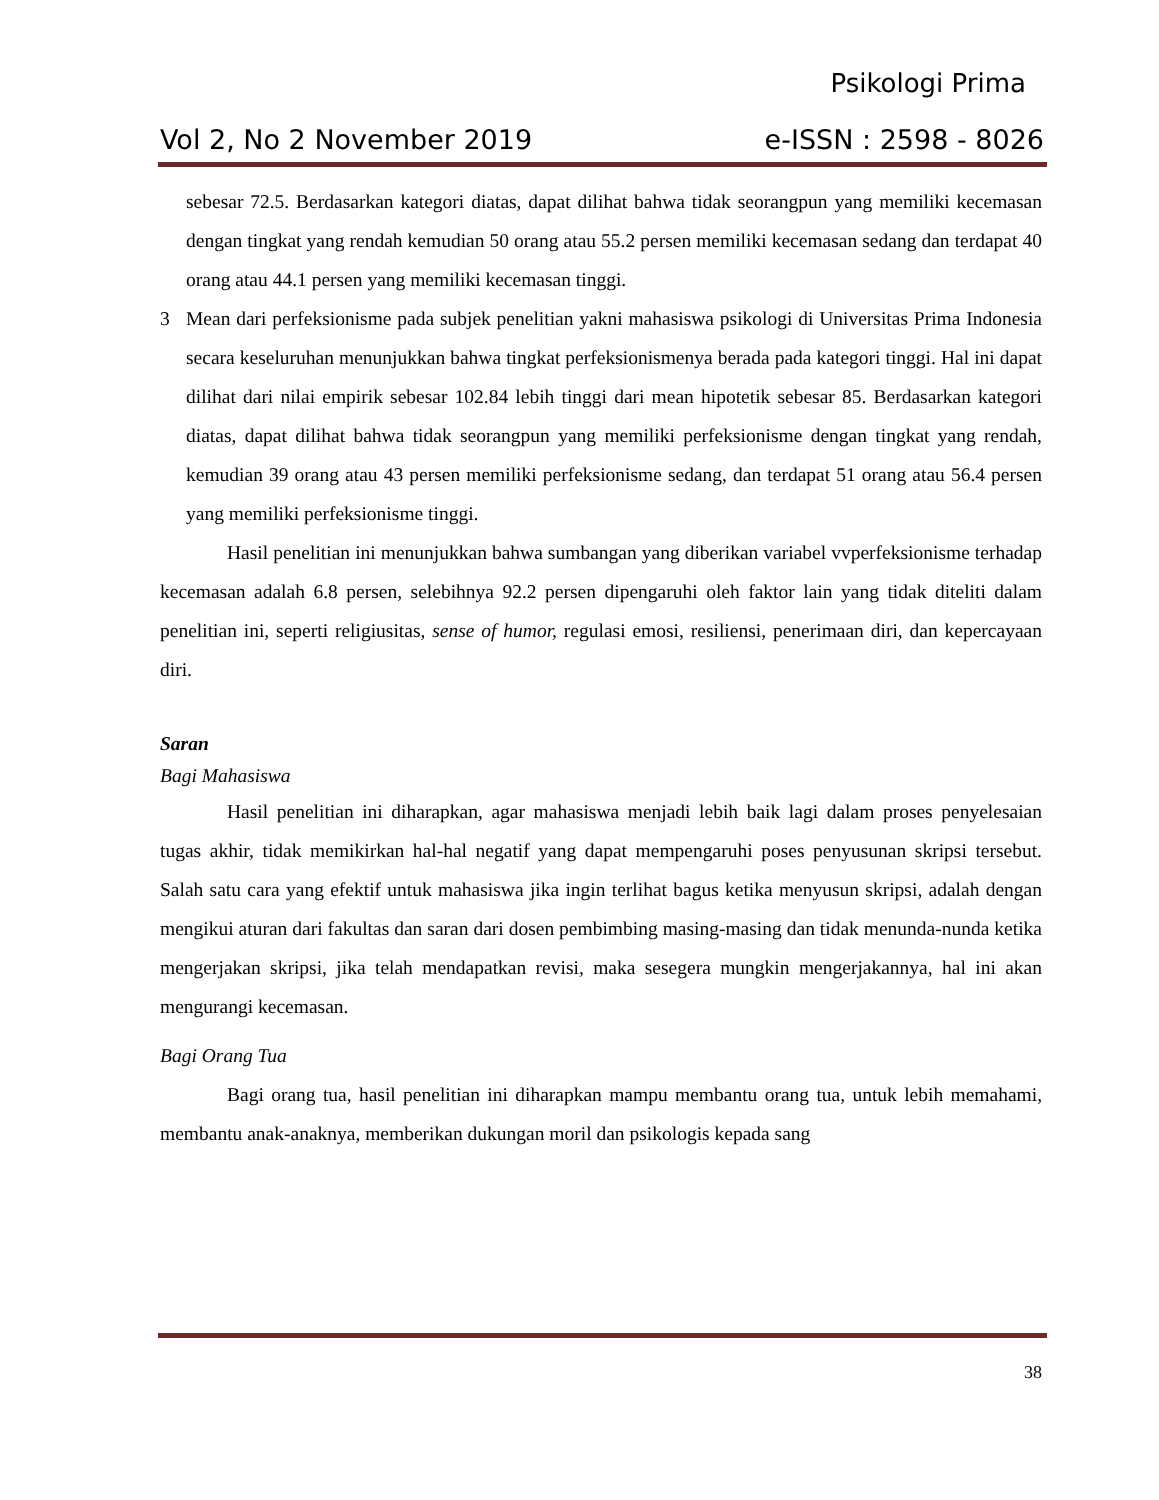Psikologi Prima
Vol 2, No 2 November 2019 e-ISSN : 2598 - 8026
sebesar 72.5. Berdasarkan kategori diatas, dapat dilihat bahwa tidak seorangpun yang memiliki kecemasan dengan tingkat yang rendah kemudian 50 orang atau 55.2 persen memiliki kecemasan sedang dan terdapat 40 orang atau 44.1 persen yang memiliki kecemasan tinggi.
3 Mean dari perfeksionisme pada subjek penelitian yakni mahasiswa psikologi di Universitas Prima Indonesia secara keseluruhan menunjukkan bahwa tingkat perfeksionismenya berada pada kategori tinggi. Hal ini dapat dilihat dari nilai empirik sebesar 102.84 lebih tinggi dari mean hipotetik sebesar 85. Berdasarkan kategori diatas, dapat dilihat bahwa tidak seorangpun yang memiliki perfeksionisme dengan tingkat yang rendah, kemudian 39 orang atau 43 persen memiliki perfeksionisme sedang, dan terdapat 51 orang atau 56.4 persen yang memiliki perfeksionisme tinggi.
Hasil penelitian ini menunjukkan bahwa sumbangan yang diberikan variabel vvperfeksionisme terhadap kecemasan adalah 6.8 persen, selebihnya 92.2 persen dipengaruhi oleh faktor lain yang tidak diteliti dalam penelitian ini, seperti religiusitas, sense of humor, regulasi emosi, resiliensi, penerimaan diri, dan kepercayaan diri.
Saran
Bagi Mahasiswa
Hasil penelitian ini diharapkan, agar mahasiswa menjadi lebih baik lagi dalam proses penyelesaian tugas akhir, tidak memikirkan hal-hal negatif yang dapat mempengaruhi poses penyusunan skripsi tersebut. Salah satu cara yang efektif untuk mahasiswa jika ingin terlihat bagus ketika menyusun skripsi, adalah dengan mengikui aturan dari fakultas dan saran dari dosen pembimbing masing-masing dan tidak menunda-nunda ketika mengerjakan skripsi, jika telah mendapatkan revisi, maka sesegera mungkin mengerjakannya, hal ini akan mengurangi kecemasan.
Bagi Orang Tua
Bagi orang tua, hasil penelitian ini diharapkan mampu membantu orang tua, untuk lebih memahami, membantu anak-anaknya, memberikan dukungan moril dan psikologis kepada sang
38